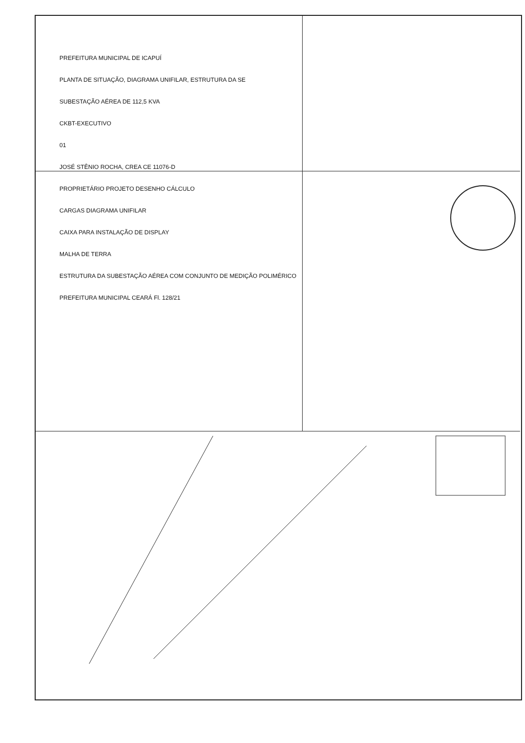PREFEITURA MUNICIPAL DE ICAPUÍ
PLANTA DE SITUAÇÃO, DIAGRAMA UNIFILAR, ESTRUTURA DA SE
SUBESTAÇÃO AÉREA DE 112,5 KVA
CKBT-EXECUTIVO
01
JOSÉ STÊNIO ROCHA, CREA CE 11076-D
PROPRIETÁRIO PROJETO DESENHO CÁLCULO
CARGAS DIAGRAMA UNIFILAR
CAIXA PARA INSTALAÇÃO DE DISPLAY
MALHA DE TERRA
ESTRUTURA DA SUBESTAÇÃO AÉREA COM CONJUNTO DE MEDIÇÃO POLIMÉRICO
PREFEITURA MUNICIPAL CEARÁ Fl. 128/21